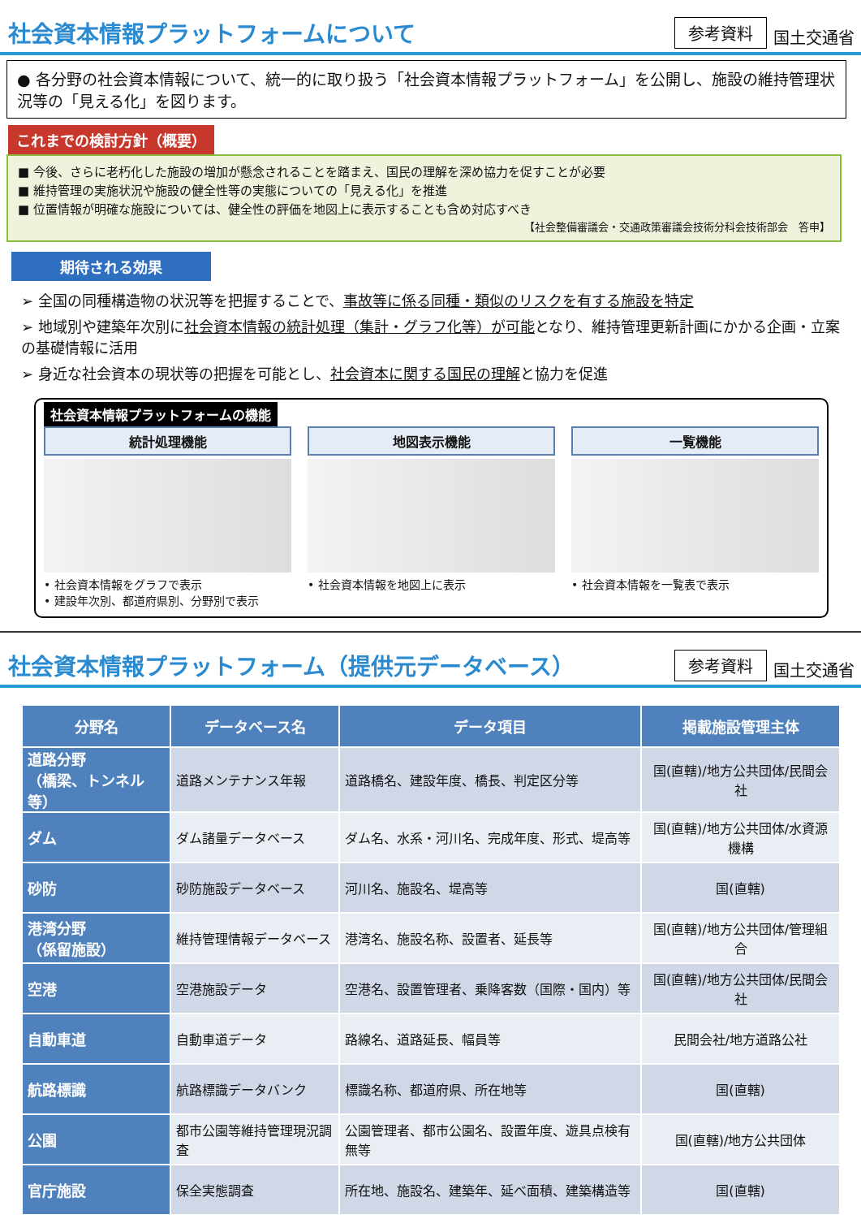社会資本情報プラットフォームについて
参考資料 国土交通省
● 各分野の社会資本情報について、統一的に取り扱う「社会資本情報プラットフォーム」を公開し、施設の維持管理状況等の「見える化」を図ります。
これまでの検討方針（概要）
■ 今後、さらに老朽化した施設の増加が懸念されることを踏まえ、国民の理解を深め協力を促すことが必要
■ 維持管理の実施状況や施設の健全性等の実態についての「見える化」を推進
■ 位置情報が明確な施設については、健全性の評価を地図上に表示することも含め対応すべき
【社会整備審議会・交通政策審議会技術分科会技術部会　答申】
期待される効果
➢ 全国の同種構造物の状況等を把握することで、事故等に係る同種・類似のリスクを有する施設を特定
➢ 地域別や建築年次別に社会資本情報の統計処理（集計・グラフ化等）が可能となり、維持管理更新計画にかかる企画・立案の基礎情報に活用
➢ 身近な社会資本の現状等の把握を可能とし、社会資本に関する国民の理解と協力を促進
社会資本情報プラットフォームの機能
統計処理機能
• 社会資本情報をグラフで表示
• 建設年次別、都道府県別、分野別で表示
地図表示機能
• 社会資本情報を地図上に表示
一覧機能
• 社会資本情報を一覧表で表示
社会資本情報プラットフォーム（提供元データベース）
参考資料 国土交通省
| 分野名 | データベース名 | データ項目 | 掲載施設管理主体 |
| --- | --- | --- | --- |
| 道路分野 （橋梁、トンネル等） | 道路メンテナンス年報 | 道路橋名、建設年度、橋長、判定区分等 | 国(直轄)/地方公共団体/民間会社 |
| ダム | ダム諸量データベース | ダム名、水系・河川名、完成年度、形式、堤高等 | 国(直轄)/地方公共団体/水資源機構 |
| 砂防 | 砂防施設データベース | 河川名、施設名、堤高等 | 国(直轄) |
| 港湾分野 （係留施設） | 維持管理情報データベース | 港湾名、施設名称、設置者、延長等 | 国(直轄)/地方公共団体/管理組合 |
| 空港 | 空港施設データ | 空港名、設置管理者、乗降客数（国際・国内）等 | 国(直轄)/地方公共団体/民間会社 |
| 自動車道 | 自動車道データ | 路線名、道路延長、幅員等 | 民間会社/地方道路公社 |
| 航路標識 | 航路標識データバンク | 標識名称、都道府県、所在地等 | 国(直轄) |
| 公園 | 都市公園等維持管理現況調査 | 公園管理者、都市公園名、設置年度、遊具点検有無等 | 国(直轄)/地方公共団体 |
| 官庁施設 | 保全実態調査 | 所在地、施設名、建築年、延べ面積、建築構造等 | 国(直轄) |